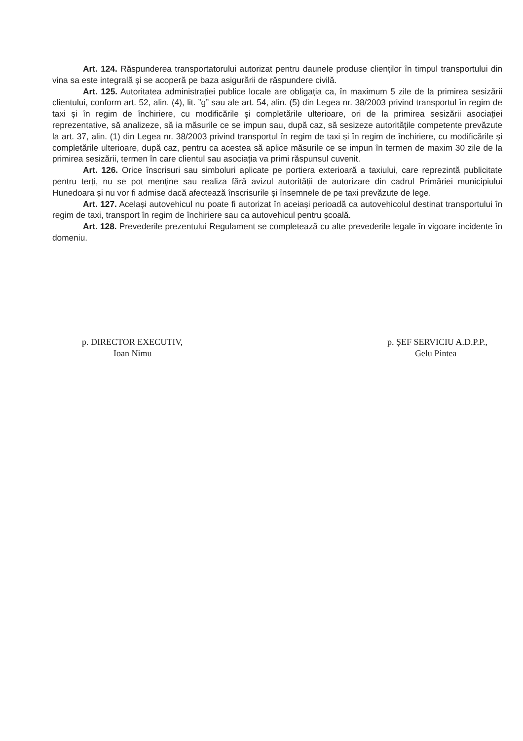Art. 124. Răspunderea transportatorului autorizat pentru daunele produse clienților în timpul transportului din vina sa este integrală și se acoperă pe baza asigurării de răspundere civilă.
Art. 125. Autoritatea administrației publice locale are obligația ca, în maximum 5 zile de la primirea sesizării clientului, conform art. 52, alin. (4), lit. ”g” sau ale art. 54, alin. (5) din Legea nr. 38/2003 privind transportul în regim de taxi și în regim de închiriere, cu modificările și completările ulterioare, ori de la primirea sesizării asociației reprezentative, să analizeze, să ia măsurile ce se impun sau, după caz, să sesizeze autoritățile competente prevăzute la art. 37, alin. (1) din Legea nr. 38/2003 privind transportul în regim de taxi și în regim de închiriere, cu modificările și completările ulterioare, după caz, pentru ca acestea să aplice măsurile ce se impun în termen de maxim 30 zile de la primirea sesizării, termen în care clientul sau asociația va primi răspunsul cuvenit.
Art. 126. Orice înscrisuri sau simboluri aplicate pe portiera exterioară a taxiului, care reprezintă publicitate pentru terți, nu se pot menține sau realiza fără avizul autorității de autorizare din cadrul Primăriei municipiului Hunedoara și nu vor fi admise dacă afectează înscrisurile și însemnele de pe taxi prevăzute de lege.
Art. 127. Același autovehicul nu poate fi autorizat în aceiași perioadă ca autovehicolul destinat transportului în regim de taxi, transport în regim de închiriere sau ca autovehicul pentru școală.
Art. 128. Prevederile prezentului Regulament se completează cu alte prevederile legale în vigoare incidente în domeniu.
p. DIRECTOR EXECUTIV,
Ioan Nimu
p. ȘEF SERVICIU A.D.P.P.,
Gelu Pintea